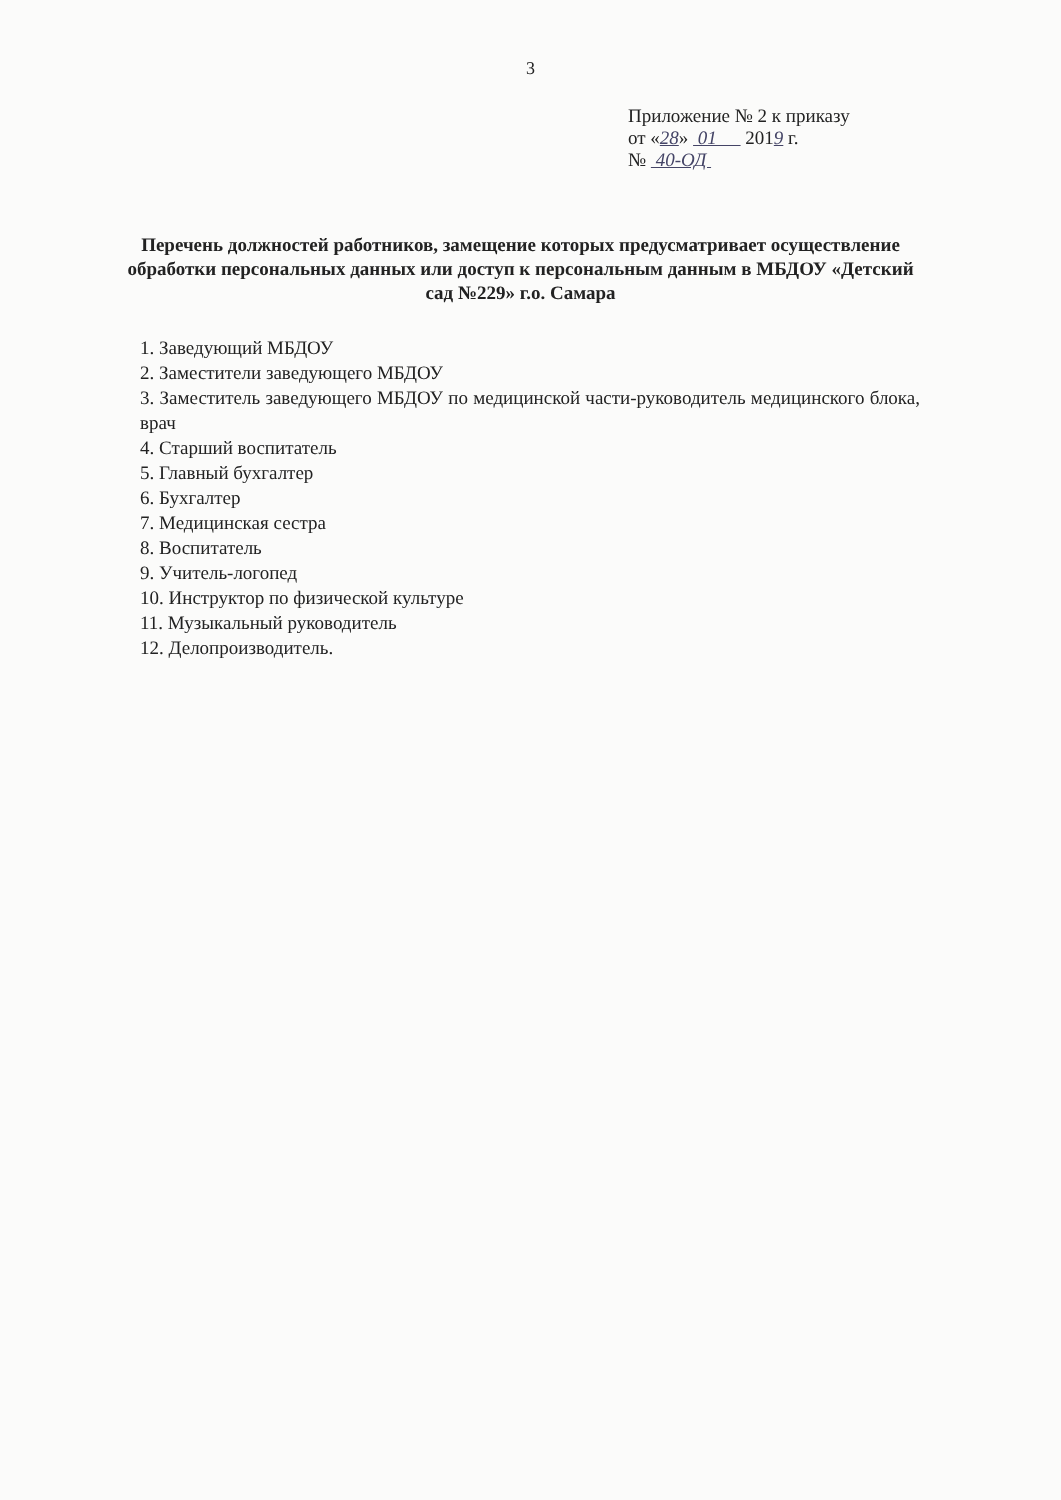3
Приложение № 2 к приказу
от «28» 01 2019 г.
№ 40-ОД
Перечень должностей работников, замещение которых предусматривает осуществление обработки персональных данных или доступ к персональным данным в МБДОУ «Детский сад №229» г.о. Самара
1. Заведующий МБДОУ
2. Заместители заведующего МБДОУ
3. Заместитель заведующего МБДОУ по медицинской части-руководитель медицинского блока, врач
4. Старший воспитатель
5. Главный бухгалтер
6. Бухгалтер
7. Медицинская сестра
8. Воспитатель
9. Учитель-логопед
10. Инструктор по физической культуре
11. Музыкальный руководитель
12. Делопроизводитель.